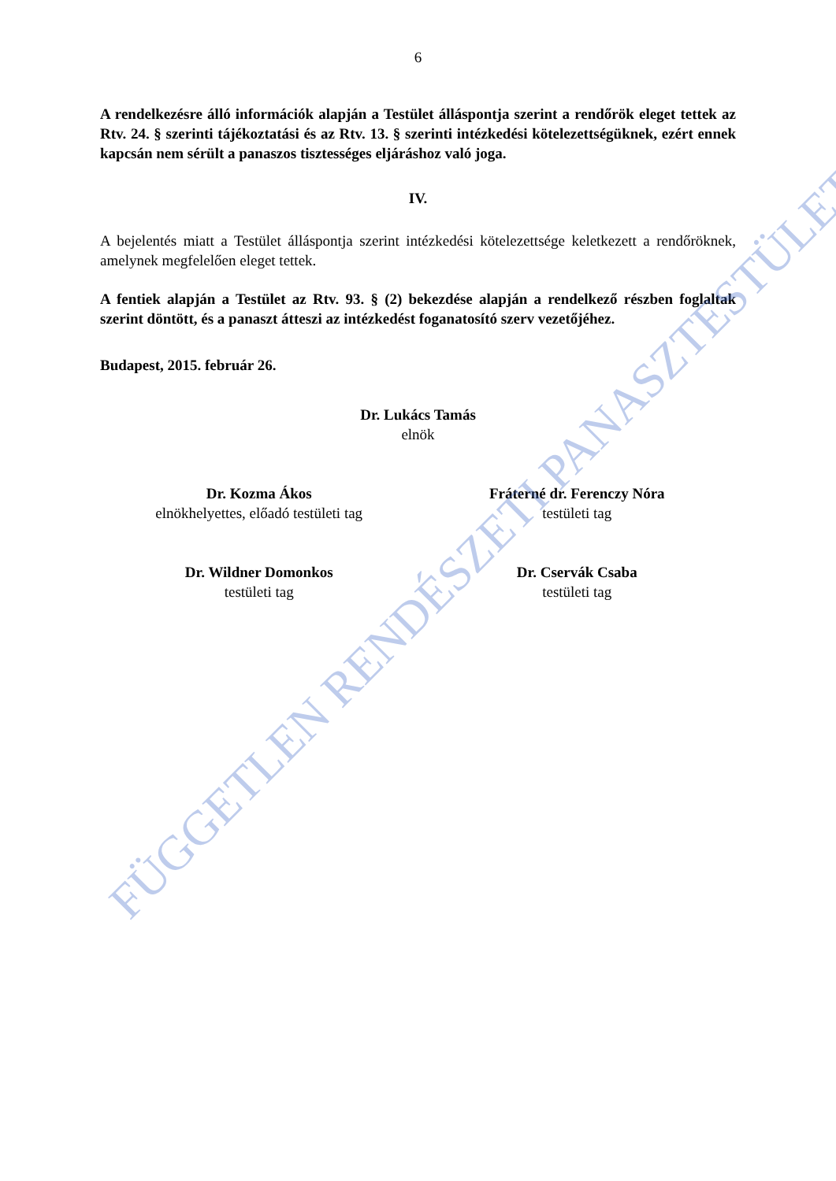6
A rendelkezésre álló információk alapján a Testület álláspontja szerint a rendőrök eleget tettek az Rtv. 24. § szerinti tájékoztatási és az Rtv. 13. § szerinti intézkedési kötelezettségüknek, ezért ennek kapcsán nem sérült a panaszos tisztességes eljáráshoz való joga.
IV.
A bejelentés miatt a Testület álláspontja szerint intézkedési kötelezettsége keletkezett a rendőröknek, amelynek megfelelően eleget tettek.
A fentiek alapján a Testület az Rtv. 93. § (2) bekezdése alapján a rendelkező részben foglaltak szerint döntött, és a panaszt átteszi az intézkedést foganatosító szerv vezetőjéhez.
Budapest, 2015. február 26.
Dr. Lukács Tamás
elnök
Dr. Kozma Ákos
elnökhelyettes, előadó testületi tag
Fráterné dr. Ferenczy Nóra
testületi tag
Dr. Wildner Domonkos
testületi tag
Dr. Cservák Csaba
testületi tag
FÜGGETLEN RENDÉSZETI PANASZTESTÜLET